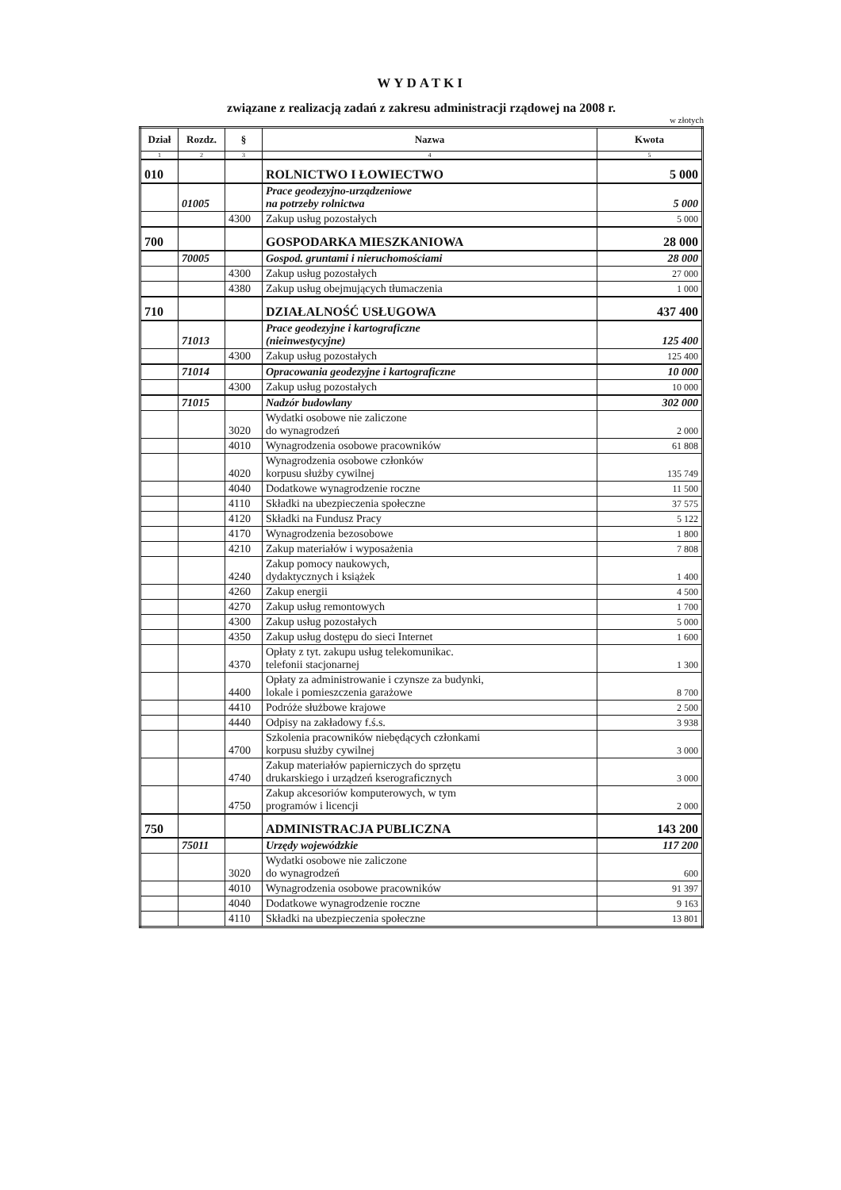WYDATKI
związane z realizacją zadań z zakresu administracji rządowej na 2008 r.
w złotych
| Dział | Rozdz. | § | Nazwa | Kwota |
| --- | --- | --- | --- | --- |
| 1 | 2 | 3 | 4 | 5 |
| 010 | | | ROLNICTWO I ŁOWIECTWO | 5 000 |
| | 01005 | | Prace geodezyjno-urządzeniowe na potrzeby rolnictwa | 5 000 |
| | | 4300 | Zakup usług pozostałych | 5 000 |
| 700 | | | GOSPODARKA MIESZKANIOWA | 28 000 |
| | 70005 | | Gospod. gruntami i nieruchomościami | 28 000 |
| | | 4300 | Zakup usług pozostałych | 27 000 |
| | | 4380 | Zakup usług obejmujących tłumaczenia | 1 000 |
| 710 | | | DZIAŁALNOŚĆ USŁUGOWA | 437 400 |
| | 71013 | | Prace geodezyjne i kartograficzne (nieinwestycyjne) | 125 400 |
| | | 4300 | Zakup usług pozostałych | 125 400 |
| | 71014 | | Opracowania geodezyjne i kartograficzne | 10 000 |
| | | 4300 | Zakup usług pozostałych | 10 000 |
| | 71015 | | Nadzór budowlany | 302 000 |
| | | 3020 | Wydatki osobowe nie zaliczone do wynagrodzeń | 2 000 |
| | | 4010 | Wynagrodzenia osobowe pracowników | 61 808 |
| | | 4020 | Wynagrodzenia osobowe członków korpusu służby cywilnej | 135 749 |
| | | 4040 | Dodatkowe wynagrodzenie roczne | 11 500 |
| | | 4110 | Składki na ubezpieczenia społeczne | 37 575 |
| | | 4120 | Składki na Fundusz Pracy | 5 122 |
| | | 4170 | Wynagrodzenia bezosobowe | 1 800 |
| | | 4210 | Zakup materiałów i wyposażenia | 7 808 |
| | | 4240 | Zakup pomocy naukowych, dydaktycznych i książek | 1 400 |
| | | 4260 | Zakup energii | 4 500 |
| | | 4270 | Zakup usług remontowych | 1 700 |
| | | 4300 | Zakup usług pozostałych | 5 000 |
| | | 4350 | Zakup usług dostępu do sieci Internet | 1 600 |
| | | 4370 | Opłaty z tyt. zakupu usług telekomunikac. telefonii stacjonarnej | 1 300 |
| | | 4400 | Opłaty za administrowanie i czynsze za budynki, lokale i pomieszczenia garażowe | 8 700 |
| | | 4410 | Podróże służbowe krajowe | 2 500 |
| | | 4440 | Odpisy na zakładowy f.ś.s. | 3 938 |
| | | 4700 | Szkolenia pracowników niebędących członkami korpusu służby cywilnej | 3 000 |
| | | 4740 | Zakup materiałów papierniczych do sprzętu drukarskiego i urządzeń kserograficznych | 3 000 |
| | | 4750 | Zakup akcesoriów komputerowych, w tym programów i licencji | 2 000 |
| 750 | | | ADMINISTRACJA PUBLICZNA | 143 200 |
| | 75011 | | Urzędy wojewódzkie | 117 200 |
| | | 3020 | Wydatki osobowe nie zaliczone do wynagrodzeń | 600 |
| | | 4010 | Wynagrodzenia osobowe pracowników | 91 397 |
| | | 4040 | Dodatkowe wynagrodzenie roczne | 9 163 |
| | | 4110 | Składki na ubezpieczenia społeczne | 13 801 |